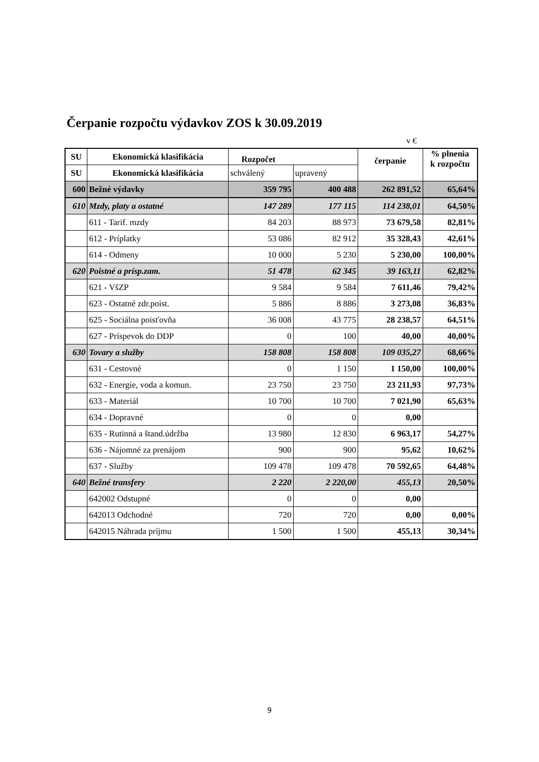Čerpanie rozpočtu výdavkov ZOS k 30.09.2019
v €
| SU | Ekonomická klasifikácia | Rozpočet | | čerpanie | % plnenia k rozpočtu |
| --- | --- | --- | --- | --- | --- |
| SU | Ekonomická klasifikácia | schválený | upravený | | |
| 600 | Bežné výdavky | 359 795 | 400 488 | 262 891,52 | 65,64% |
| 610 | Mzdy, platy a ostatné | 147 289 | 177 115 | 114 238,01 | 64,50% |
| | 611 - Tarif. mzdy | 84 203 | 88 973 | 73 679,58 | 82,81% |
| | 612 - Príplatky | 53 086 | 82 912 | 35 328,43 | 42,61% |
| | 614 - Odmeny | 10 000 | 5 230 | 5 230,00 | 100,00% |
| 620 | Poistné a prísp.zam. | 51 478 | 62 345 | 39 163,11 | 62,82% |
| | 621 - VšZP | 9 584 | 9 584 | 7 611,46 | 79,42% |
| | 623 - Ostatné zdr.poist. | 5 886 | 8 886 | 3 273,08 | 36,83% |
| | 625 - Sociálna poisťovňa | 36 008 | 43 775 | 28 238,57 | 64,51% |
| | 627 - Príspevok do DDP | 0 | 100 | 40,00 | 40,00% |
| 630 | Tovary a služby | 158 808 | 158 808 | 109 035,27 | 68,66% |
| | 631 - Cestovné | 0 | 1 150 | 1 150,00 | 100,00% |
| | 632 - Energie, voda a komun. | 23 750 | 23 750 | 23 211,93 | 97,73% |
| | 633 - Materiál | 10 700 | 10 700 | 7 021,90 | 65,63% |
| | 634 - Dopravné | 0 | 0 | 0,00 | |
| | 635 - Rutinná a štand.údržba | 13 980 | 12 830 | 6 963,17 | 54,27% |
| | 636 - Nájomné za prenájom | 900 | 900 | 95,62 | 10,62% |
| | 637 - Služby | 109 478 | 109 478 | 70 592,65 | 64,48% |
| 640 | Bežné transfery | 2 220 | 2 220,00 | 455,13 | 20,50% |
| | 642002 Odstupné | 0 | 0 | 0,00 | |
| | 642013 Odchodné | 720 | 720 | 0,00 | 0,00% |
| | 642015 Náhrada príjmu | 1 500 | 1 500 | 455,13 | 30,34% |
9